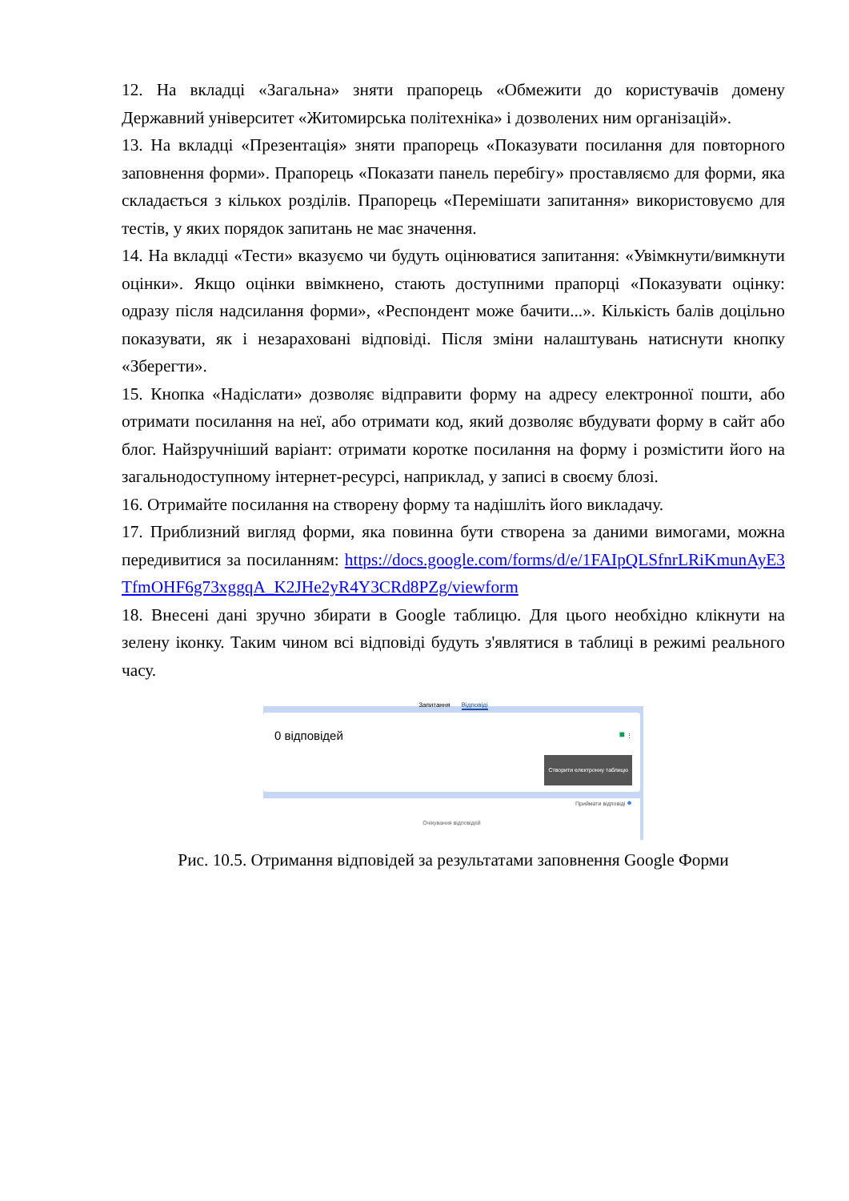12. На вкладці «Загальна» зняти прапорець «Обмежити до користувачів домену Державний університет «Житомирська політехніка» і дозволених ним організацій».
13. На вкладці «Презентація» зняти прапорець «Показувати посилання для повторного заповнення форми». Прапорець «Показати панель перебігу» проставляємо для форми, яка складається з кількох розділів. Прапорець «Перемішати запитання» використовуємо для тестів, у яких порядок запитань не має значення.
14. На вкладці «Тести» вказуємо чи будуть оцінюватися запитання: «Увімкнути/вимкнути оцінки». Якщо оцінки ввімкнено, стають доступними прапорці «Показувати оцінку: одразу після надсилання форми», «Респондент може бачити...». Кількість балів доцільно показувати, як і незараховані відповіді. Після зміни налаштувань натиснути кнопку «Зберегти».
15. Кнопка «Надіслати» дозволяє відправити форму на адресу електронної пошти, або отримати посилання на неї, або отримати код, який дозволяє вбудувати форму в сайт або блог. Найзручніший варіант: отримати коротке посилання на форму і розмістити його на загальнодоступному інтернет-ресурсі, наприклад, у записі в своєму блозі.
16. Отримайте посилання на створену форму та надішліть його викладачу.
17. Приблизний вигляд форми, яка повинна бути створена за даними вимогами, можна передивитися за посиланням: https://docs.google.com/forms/d/e/1FAIpQLSfnrLRiKmunAyE3TfmOHF6g73xggqA_K2JHe2yR4Y3CRd8PZg/viewform
18. Внесені дані зручно збирати в Google таблицю. Для цього необхідно клікнути на зелену іконку. Таким чином всі відповіді будуть з'являтися в таблиці в режимі реального часу.
Запитання Відповіді
0 відповідей
■ ⋮
Створити електронну таблицю
Приймати відповіді ●
Очікування відповідей
Рис. 10.5. Отримання відповідей за результатами заповнення Google Форми